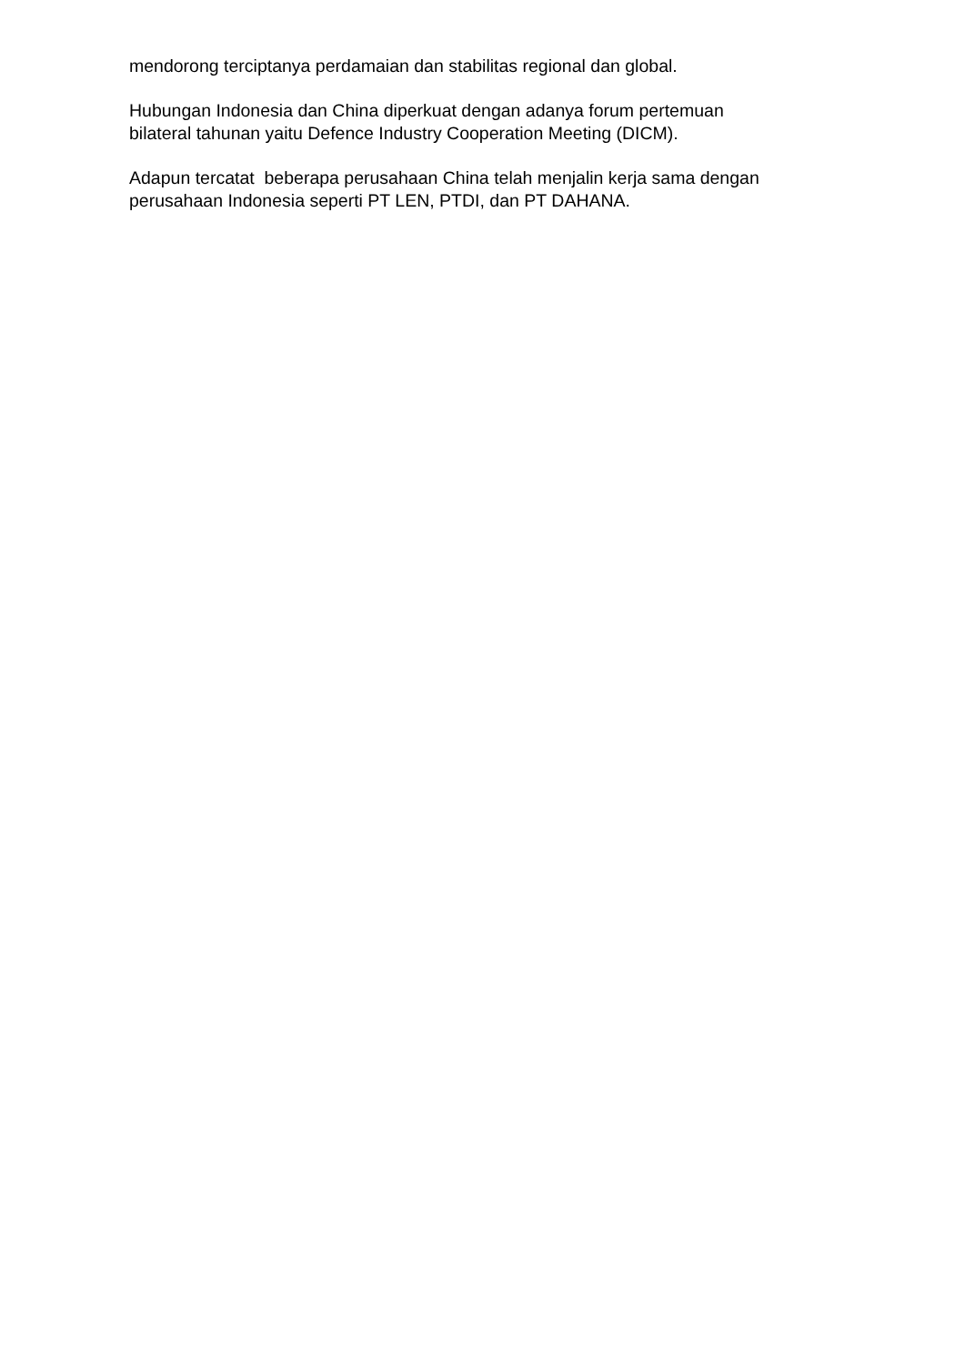mendorong terciptanya perdamaian dan stabilitas regional dan global.
Hubungan Indonesia dan China diperkuat dengan adanya forum pertemuan
bilateral tahunan yaitu Defence Industry Cooperation Meeting (DICM).
Adapun tercatat beberapa perusahaan China telah menjalin kerja sama dengan
perusahaan Indonesia seperti PT LEN, PTDI, dan PT DAHANA.